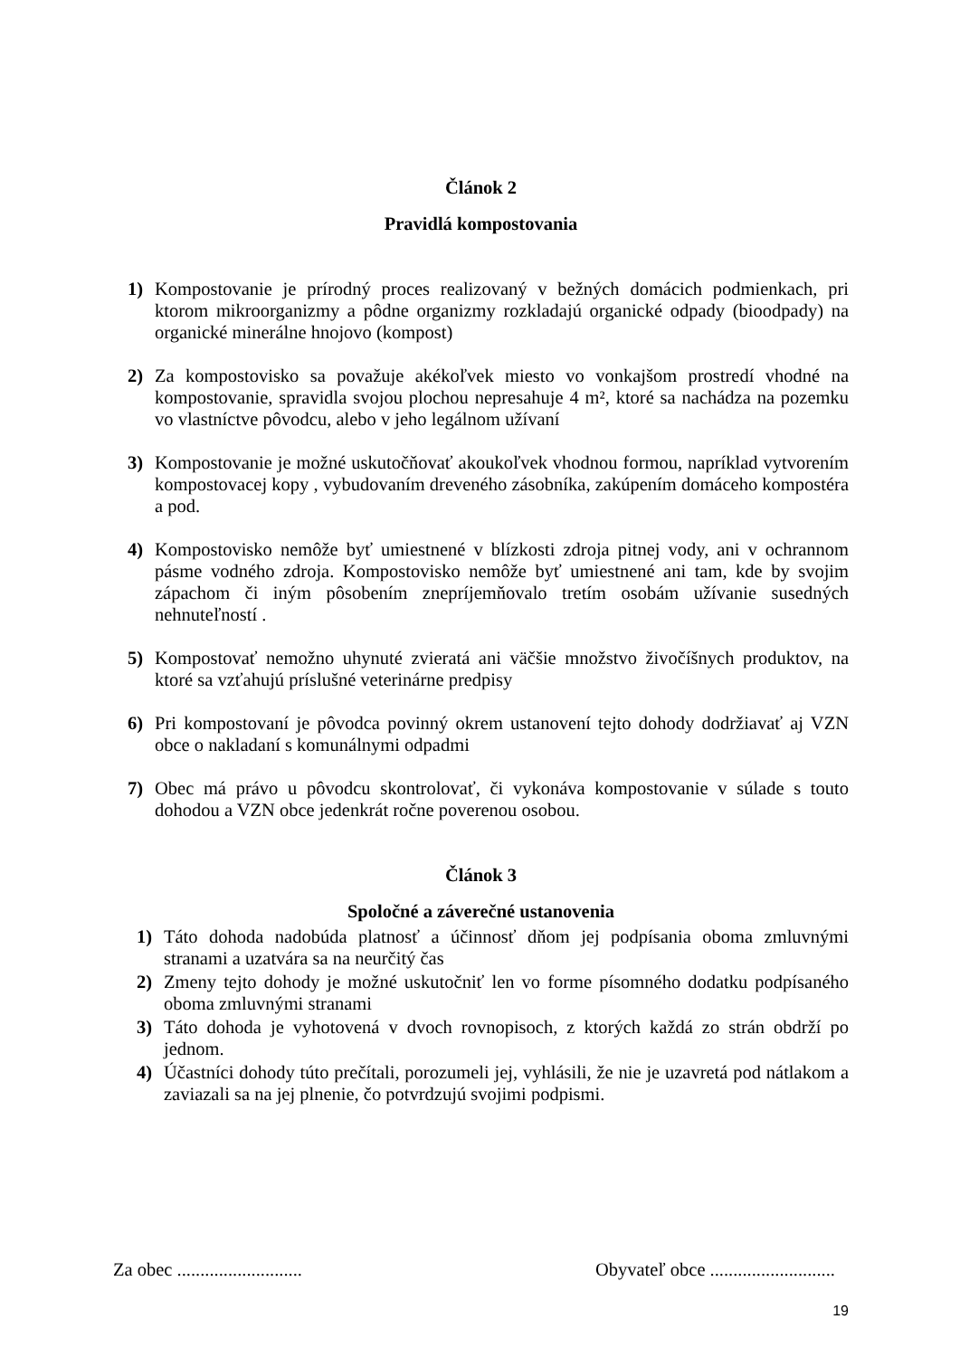Článok 2
Pravidlá kompostovania
1) Kompostovanie je prírodný proces realizovaný v bežných domácich podmienkach, pri ktorom mikroorganizmy a pôdne organizmy rozkladajú organické odpady (bioodpady) na organické minerálne hnojovo (kompost)
2) Za kompostovisko sa považuje akékoľvek miesto vo vonkajšom prostredí vhodné na kompostovanie, spravidla svojou plochou nepresahuje 4 m², ktoré sa nachádza na pozemku vo vlastníctve pôvodcu, alebo v jeho legálnom užívaní
3) Kompostovanie je možné uskutočňovať akoukoľvek vhodnou formou, napríklad vytvorením kompostovacej kopy , vybudovaním dreveného zásobníka, zakúpením domáceho kompostéra a pod.
4) Kompostovisko nemôže byť umiestnené v blízkosti zdroja pitnej vody, ani v ochrannom pásme vodného zdroja. Kompostovisko nemôže byť umiestnené ani tam, kde by svojim zápachom či iným pôsobením znepríjemňovalo tretím osobám užívanie susedných nehnuteľností .
5) Kompostovať nemožno uhynuté zvieratá ani väčšie množstvo živočíšnych produktov, na ktoré sa vzťahujú príslušné veterinárne predpisy
6) Pri kompostovaní je pôvodca povinný okrem ustanovení tejto dohody dodržiavať aj VZN obce o nakladaní s komunálnymi odpadmi
7) Obec má právo u pôvodcu skontrolovať, či vykonáva kompostovanie v súlade s touto dohodou a VZN obce jedenkrát ročne poverenou osobou.
Článok 3
Spoločné a záverečné ustanovenia
1) Táto dohoda nadobúda platnosť a účinnosť dňom jej podpísania oboma zmluvnými stranami a uzatvára sa na neurčitý čas
2) Zmeny tejto dohody je možné uskutočniť len vo forme písomného dodatku podpísaného oboma zmluvnými stranami
3) Táto dohoda je vyhotovená v dvoch rovnopisoch, z ktorých každá zo strán obdrží po jednom.
4) Účastníci dohody túto prečítali, porozumeli jej, vyhlásili, že nie je uzavretá pod nátlakom a zaviazali sa na jej plnenie, čo potvrdzujú svojimi podpismi.
Za obec ........................... Obyvateľ obce ...........................
19